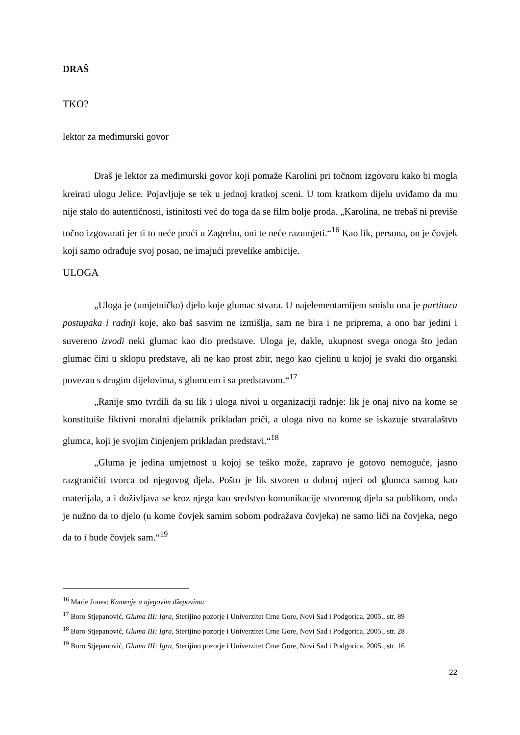DRAŠ
TKO?
lektor za međimurski govor
Draš je lektor za međimurski govor koji pomaže Karolini pri točnom izgovoru kako bi mogla kreirati ulogu Jelice. Pojavljuje se tek u jednoj kratkoj sceni. U tom kratkom dijelu uviđamo da mu nije stalo do autentičnosti, istinitosti već do toga da se film bolje proda. „Karolina, ne trebaš ni previše točno izgovarati jer ti to neće proći u Zagrebu, oni te neće razumjeti.“<sup>16</sup> Kao lik, persona, on je čovjek koji samo odrađuje svoj posao, ne imajući prevelike ambicije.
ULOGA
„Uloga je (umjetničko) djelo koje glumac stvara. U najelementarnijem smislu ona je partitura postupaka i radnji koje, ako baš sasvim ne izmišlja, sam ne bira i ne priprema, a ono bar jedini i suvereno izvodi neki glumac kao dio predstave. Uloga je, dakle, ukupnost svega onoga što jedan glumac čini u sklopu predstave, ali ne kao prost zbir, nego kao cjelinu u kojoj je svaki dio organski povezan s drugim dijelovima, s glumcem i sa predstavom.“<sup>17</sup>
„Ranije smo tvrdili da su lik i uloga nivoi u organizaciji radnje: lik je onaj nivo na kome se konstituiše fiktivni moralni djelatnik prikladan priči, a uloga nivo na kome se iskazuje stvaralaštvo glumca, koji je svojim činjenjem prikladan predstavi.“<sup>18</sup>
„Gluma je jedina umjetnost u kojoj se teško može, zapravo je gotovo nemoguće, jasno razgraničiti tvorca od njegovog djela. Pošto je lik stvoren u dobroj mjeri od glumca samog kao materijala, a i doživljava se kroz njega kao sredstvo komunikacije stvorenog djela sa publikom, onda je nužno da to djelo (u kome čovjek samim sobom podražava čovjeka) ne samo liči na čovjeka, nego da to i bude čovjek sam.“<sup>19</sup>
<sup>16</sup> Marie Jones: Kamenje u njegovim džepovima
<sup>17</sup> Boro Stjepanović, Gluma III: Igra, Sterijino pozorje i Univerzitet Crne Gore, Novi Sad i Podgorica, 2005., str. 89
<sup>18</sup> Boro Stjepanović, Gluma III: Igra, Sterijino pozorje i Univerzitet Crne Gore, Novi Sad i Podgorica, 2005., str. 28
<sup>19</sup> Boro Stjepanović, Gluma III: Igra, Sterijino pozorje i Univerzitet Crne Gore, Novi Sad i Podgorica, 2005., str. 16
22